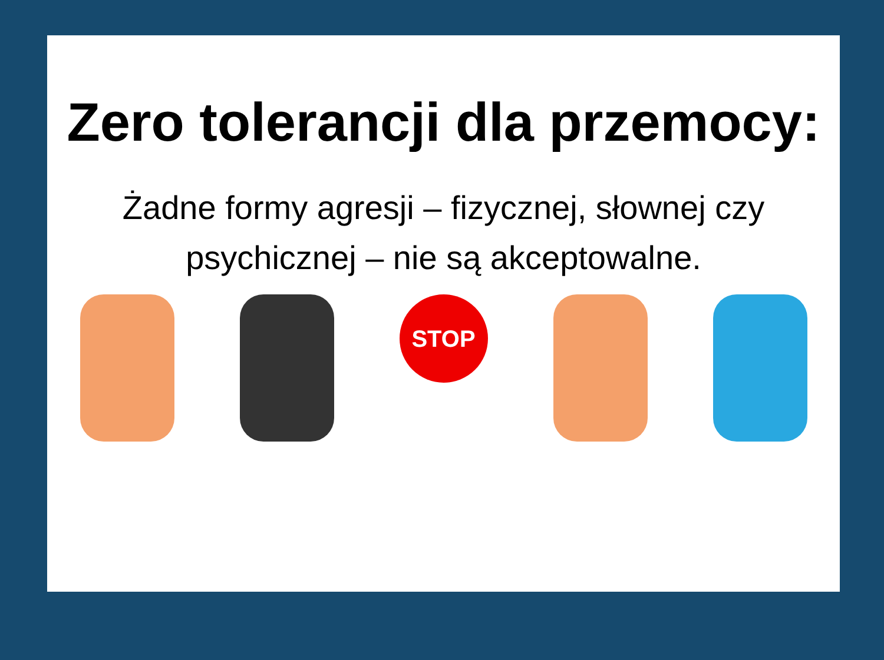Zero tolerancji dla przemocy:
Żadne formy agresji – fizycznej, słownej czy psychicznej – nie są akceptowalne.
STOP